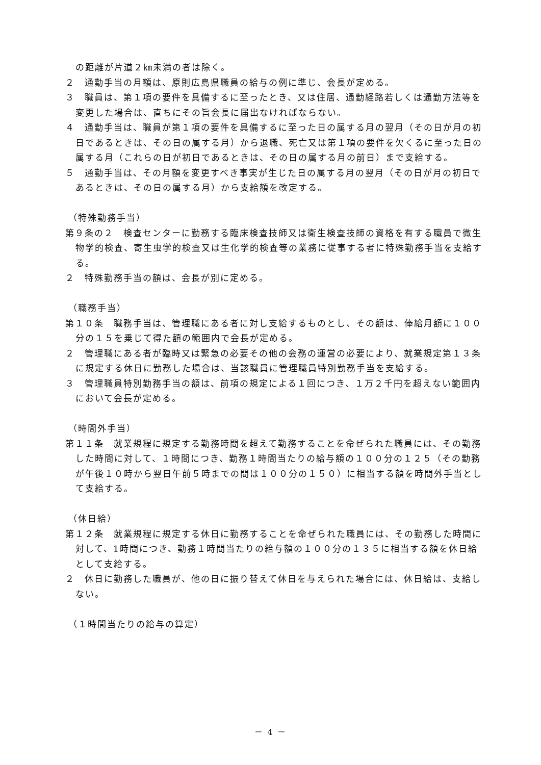の距離が片道２㎞未満の者は除く。
２　通勤手当の月額は、原則広島県職員の給与の例に準じ、会長が定める。
３　職員は、第１項の要件を具備するに至ったとき、又は住居、通勤経路若しくは通勤方法等を変更した場合は、直ちにその旨会長に届出なければならない。
４　通勤手当は、職員が第１項の要件を具備するに至った日の属する月の翌月（その日が月の初日であるときは、その日の属する月）から退職、死亡又は第１項の要件を欠くるに至った日の属する月（これらの日が初日であるときは、その日の属する月の前日）まで支給する。
５　通勤手当は、その月額を変更すべき事実が生じた日の属する月の翌月（その日が月の初日であるときは、その日の属する月）から支給額を改定する。
（特殊勤務手当）
第９条の２　検査センターに勤務する臨床検査技師又は衛生検査技師の資格を有する職員で微生物学的検査、寄生虫学的検査又は生化学的検査等の業務に従事する者に特殊勤務手当を支給する。
２　特殊勤務手当の額は、会長が別に定める。
（職務手当）
第１０条　職務手当は、管理職にある者に対し支給するものとし、その額は、俸給月額に１００分の１５を乗じて得た額の範囲内で会長が定める。
２　管理職にある者が臨時又は緊急の必要その他の会務の運営の必要により、就業規定第１３条に規定する休日に勤務した場合は、当該職員に管理職員特別勤務手当を支給する。
３　管理職員特別勤務手当の額は、前項の規定による１回につき、１万２千円を超えない範囲内において会長が定める。
（時間外手当）
第１１条　就業規程に規定する勤務時間を超えて勤務することを命ぜられた職員には、その勤務した時間に対して、１時間につき、勤務１時間当たりの給与額の１００分の１２５（その勤務が午後１０時から翌日午前５時までの間は１００分の１５０）に相当する額を時間外手当として支給する。
（休日給）
第１２条　就業規程に規定する休日に勤務することを命ぜられた職員には、その勤務した時間に対して、1時間につき、勤務１時間当たりの給与額の１００分の１３５に相当する額を休日給として支給する。
２　休日に勤務した職員が、他の日に振り替えて休日を与えられた場合には、休日給は、支給しない。
（１時間当たりの給与の算定）
－ 4 －